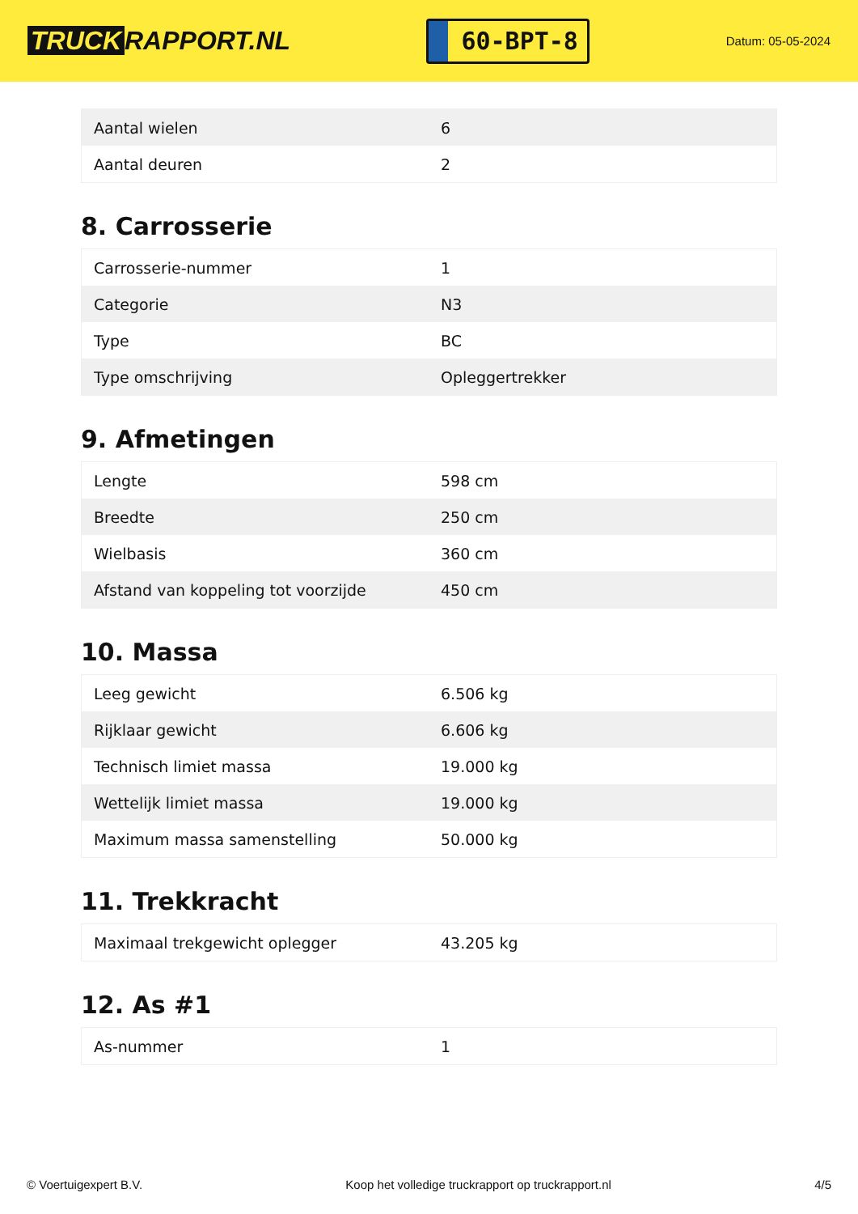TRUCK RAPPORT.NL
60-BPT-8
Datum: 05-05-2024
| Aantal wielen | 6 |
| Aantal deuren | 2 |
8. Carrosserie
| Carrosserie-nummer | 1 |
| Categorie | N3 |
| Type | BC |
| Type omschrijving | Opleggertrekker |
9. Afmetingen
| Lengte | 598 cm |
| Breedte | 250 cm |
| Wielbasis | 360 cm |
| Afstand van koppeling tot voorzijde | 450 cm |
10. Massa
| Leeg gewicht | 6.506 kg |
| Rijklaar gewicht | 6.606 kg |
| Technisch limiet massa | 19.000 kg |
| Wettelijk limiet massa | 19.000 kg |
| Maximum massa samenstelling | 50.000 kg |
11. Trekkracht
| Maximaal trekgewicht oplegger | 43.205 kg |
12. As #1
| As-nummer | 1 |
© Voertuigexpert B.V. Koop het volledige truckrapport op truckrapport.nl 4/5